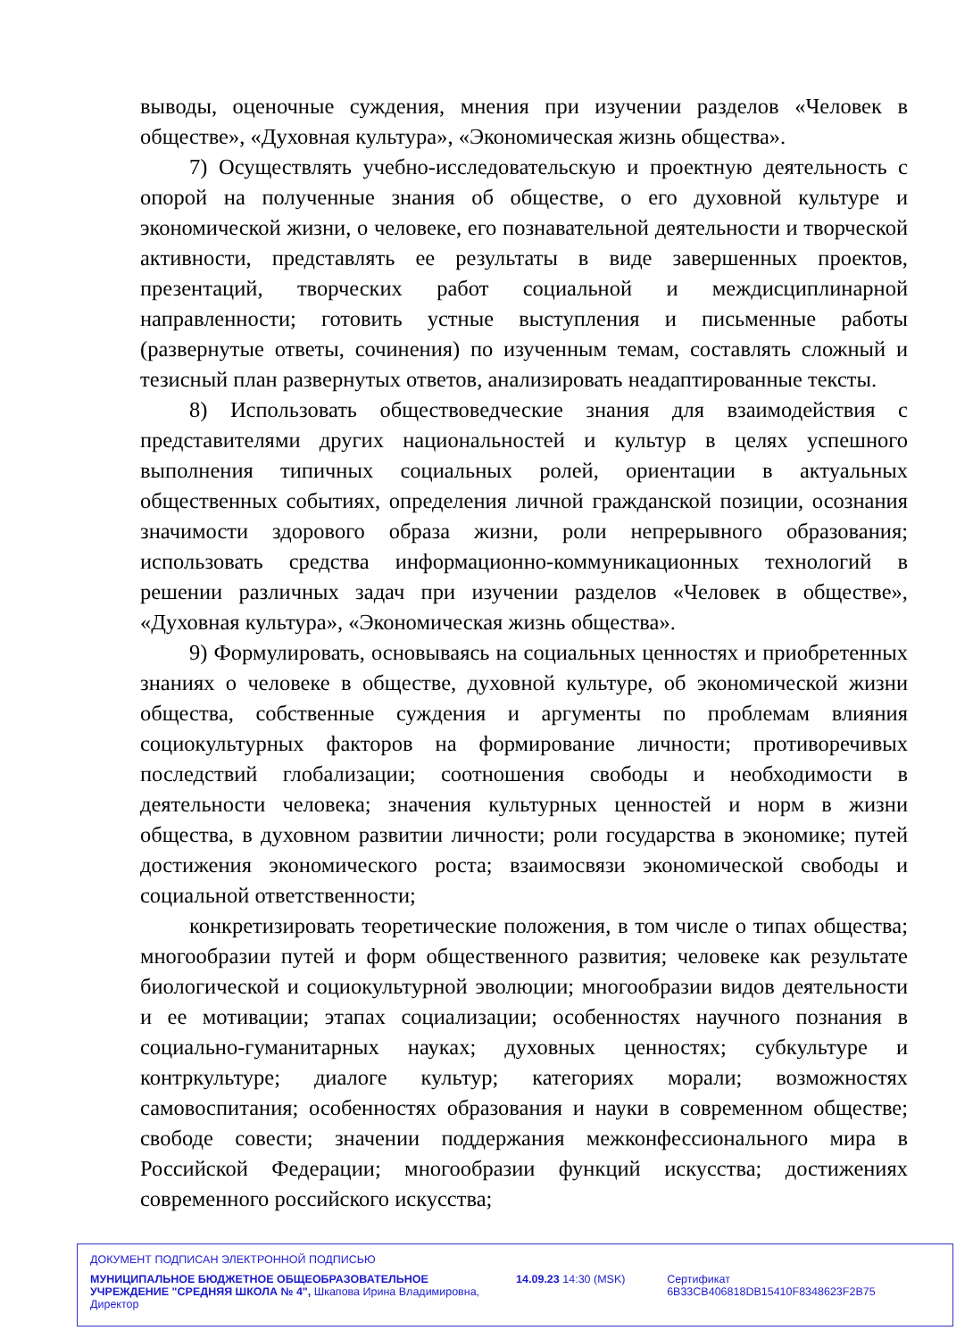выводы, оценочные суждения, мнения при изучении разделов «Человек в обществе», «Духовная культура», «Экономическая жизнь общества».
7) Осуществлять учебно-исследовательскую и проектную деятельность с опорой на полученные знания об обществе, о его духовной культуре и экономической жизни, о человеке, его познавательной деятельности и творческой активности, представлять ее результаты в виде завершенных проектов, презентаций, творческих работ социальной и междисциплинарной направленности; готовить устные выступления и письменные работы (развернутые ответы, сочинения) по изученным темам, составлять сложный и тезисный план развернутых ответов, анализировать неадаптированные тексты.
8) Использовать обществоведческие знания для взаимодействия с представителями других национальностей и культур в целях успешного выполнения типичных социальных ролей, ориентации в актуальных общественных событиях, определения личной гражданской позиции, осознания значимости здорового образа жизни, роли непрерывного образования; использовать средства информационно-коммуникационных технологий в решении различных задач при изучении разделов «Человек в обществе», «Духовная культура», «Экономическая жизнь общества».
9) Формулировать, основываясь на социальных ценностях и приобретенных знаниях о человеке в обществе, духовной культуре, об экономической жизни общества, собственные суждения и аргументы по проблемам влияния социокультурных факторов на формирование личности; противоречивых последствий глобализации; соотношения свободы и необходимости в деятельности человека; значения культурных ценностей и норм в жизни общества, в духовном развитии личности; роли государства в экономике; путей достижения экономического роста; взаимосвязи экономической свободы и социальной ответственности;
конкретизировать теоретические положения, в том числе о типах общества; многообразии путей и форм общественного развития; человеке как результате биологической и социокультурной эволюции; многообразии видов деятельности и ее мотивации; этапах социализации; особенностях научного познания в социально-гуманитарных науках; духовных ценностях; субкультуре и контркультуре; диалоге культур; категориях морали; возможностях самовоспитания; особенностях образования и науки в современном обществе; свободе совести; значении поддержания межконфессионального мира в Российской Федерации; многообразии функций искусства; достижениях современного российского искусства;
ДОКУМЕНТ ПОДПИСАН ЭЛЕКТРОННОЙ ПОДПИСЬЮ
МУНИЦИПАЛЬНОЕ БЮДЖЕТНОЕ ОБЩЕОБРАЗОВАТЕЛЬНОЕ УЧРЕЖДЕНИЕ "СРЕДНЯЯ ШКОЛА № 4", Шкапова Ирина Владимировна, Директор
14.09.23 14:30 (MSK) Сертификат 6B33CB406818DB15410F8348623F2B75